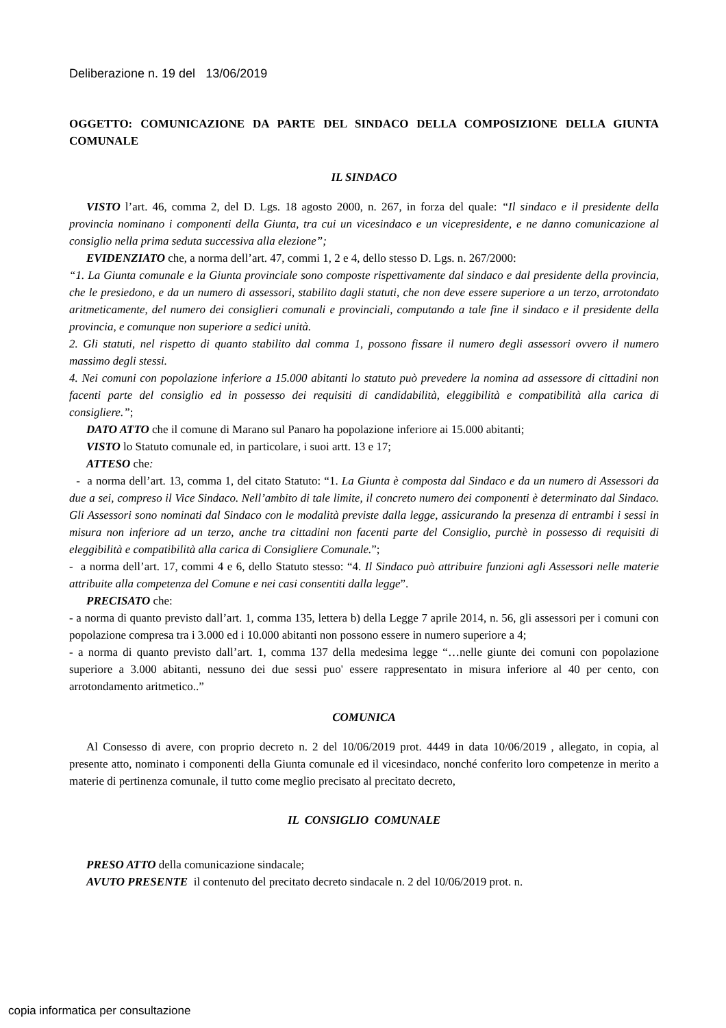Deliberazione n. 19 del 13/06/2019
OGGETTO: COMUNICAZIONE DA PARTE DEL SINDACO DELLA COMPOSIZIONE DELLA GIUNTA COMUNALE
IL SINDACO
VISTO l’art. 46, comma 2, del D. Lgs. 18 agosto 2000, n. 267, in forza del quale: “Il sindaco e il presidente della provincia nominano i componenti della Giunta, tra cui un vicesindaco e un vicepresidente, e ne danno comunicazione al consiglio nella prima seduta successiva alla elezione”;
EVIDENZIATO che, a norma dell’art. 47, commi 1, 2 e 4, dello stesso D. Lgs. n. 267/2000:
“1. La Giunta comunale e la Giunta provinciale sono composte rispettivamente dal sindaco e dal presidente della provincia, che le presiedono, e da un numero di assessori, stabilito dagli statuti, che non deve essere superiore a un terzo, arrotondato aritmeticamente, del numero dei consiglieri comunali e provinciali, computando a tale fine il sindaco e il presidente della provincia, e comunque non superiore a sedici unità.
2. Gli statuti, nel rispetto di quanto stabilito dal comma 1, possono fissare il numero degli assessori ovvero il numero massimo degli stessi.
4. Nei comuni con popolazione inferiore a 15.000 abitanti lo statuto può prevedere la nomina ad assessore di cittadini non facenti parte del consiglio ed in possesso dei requisiti di candidabilità, eleggibilità e compatibilità alla carica di consigliere.”;
DATO ATTO che il comune di Marano sul Panaro ha popolazione inferiore ai 15.000 abitanti;
VISTO lo Statuto comunale ed, in particolare, i suoi artt. 13 e 17;
ATTESO che:
- a norma dell’art. 13, comma 1, del citato Statuto: “1. La Giunta è composta dal Sindaco e da un numero di Assessori da due a sei, compreso il Vice Sindaco. Nell’ambito di tale limite, il concreto numero dei componenti è determinato dal Sindaco. Gli Assessori sono nominati dal Sindaco con le modalità previste dalla legge, assicurando la presenza di entrambi i sessi in misura non inferiore ad un terzo, anche tra cittadini non facenti parte del Consiglio, purchè in possesso di requisiti di eleggibilità e compatibilità alla carica di Consigliere Comunale.”;
- a norma dell’art. 17, commi 4 e 6, dello Statuto stesso: “4. Il Sindaco può attribuire funzioni agli Assessori nelle materie attribuite alla competenza del Comune e nei casi consentiti dalla legge”.
PRECISATO che:
- a norma di quanto previsto dall’art. 1, comma 135, lettera b) della Legge 7 aprile 2014, n. 56, gli assessori per i comuni con popolazione compresa tra i 3.000 ed i 10.000 abitanti non possono essere in numero superiore a 4;
- a norma di quanto previsto dall’art. 1, comma 137 della medesima legge “…nelle giunte dei comuni con popolazione superiore a 3.000 abitanti, nessuno dei due sessi puo' essere rappresentato in misura inferiore al 40 per cento, con arrotondamento aritmetico..”
COMUNICA
Al Consesso di avere, con proprio decreto n. 2 del 10/06/2019 prot. 4449 in data 10/06/2019 , allegato, in copia, al presente atto, nominato i componenti della Giunta comunale ed il vicesindaco, nonché conferito loro competenze in merito a materie di pertinenza comunale, il tutto come meglio precisato al precitato decreto,
IL CONSIGLIO COMUNALE
PRESO ATTO della comunicazione sindacale;
AVUTO PRESENTE il contenuto del precitato decreto sindacale n. 2 del 10/06/2019 prot. n.
copia informatica per consultazione